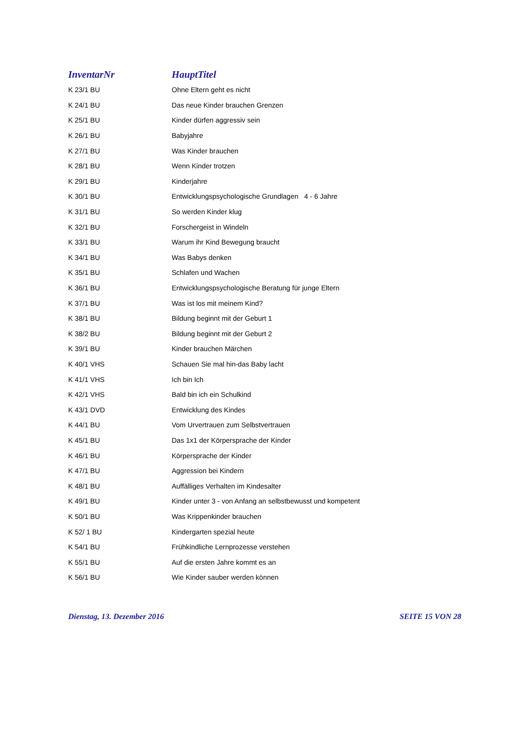| InventarNr | HauptTitel |
| --- | --- |
| K 23/1 BU | Ohne Eltern geht es nicht |
| K 24/1 BU | Das neue Kinder brauchen Grenzen |
| K 25/1 BU | Kinder dürfen aggressiv sein |
| K 26/1 BU | Babyjahre |
| K 27/1 BU | Was Kinder brauchen |
| K 28/1 BU | Wenn Kinder trotzen |
| K 29/1 BU | Kinderjahre |
| K 30/1 BU | Entwicklungspsychologische Grundlagen 4 - 6 Jahre |
| K 31/1 BU | So werden Kinder klug |
| K 32/1 BU | Forschergeist in Windeln |
| K 33/1 BU | Warum ihr Kind Bewegung braucht |
| K 34/1 BU | Was Babys denken |
| K 35/1 BU | Schlafen und Wachen |
| K 36/1 BU | Entwicklungspsychologische Beratung für junge Eltern |
| K 37/1 BU | Was ist los mit meinem Kind? |
| K 38/1 BU | Bildung beginnt mit der Geburt 1 |
| K 38/2 BU | Bildung beginnt mit der Geburt 2 |
| K 39/1 BU | Kinder brauchen Märchen |
| K 40/1 VHS | Schauen Sie mal hin-das Baby lacht |
| K 41/1 VHS | Ich bin Ich |
| K 42/1 VHS | Bald bin ich ein Schulkind |
| K 43/1 DVD | Entwicklung des Kindes |
| K 44/1 BU | Vom Urvertrauen zum Selbstvertrauen |
| K 45/1 BU | Das 1x1 der Körpersprache der Kinder |
| K 46/1 BU | Körpersprache der Kinder |
| K 47/1 BU | Aggression bei Kindern |
| K 48/1 BU | Auffälliges Verhalten im Kindesalter |
| K 49/1 BU | Kinder unter 3 - von Anfang an selbstbewusst und kompetent |
| K 50/1 BU | Was Krippenkinder brauchen |
| K 52/ 1 BU | Kindergarten spezial heute |
| K 54/1 BU | Frühkindliche Lernprozesse verstehen |
| K 55/1 BU | Auf die ersten Jahre kommt es an |
| K 56/1 BU | Wie Kinder sauber werden können |
Dienstag, 13. Dezember 2016 SEITE 15 VON 28